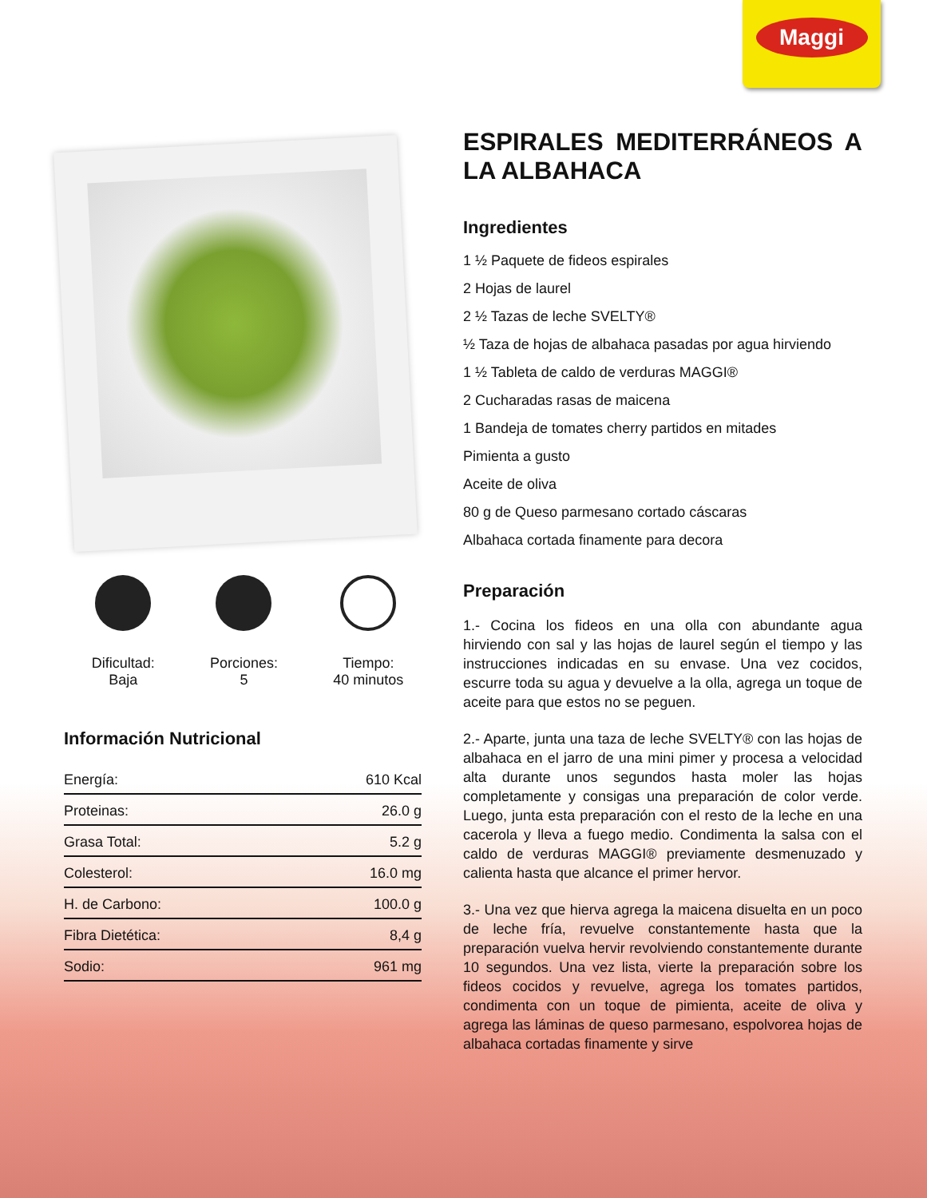Maggi
Dificultad:
Baja
Porciones:
5
Tiempo:
40 minutos
Información Nutricional
| Energía: | 610 Kcal |
| Proteinas: | 26.0 g |
| Grasa Total: | 5.2 g |
| Colesterol: | 16.0 mg |
| H. de Carbono: | 100.0 g |
| Fibra Dietética: | 8,4 g |
| Sodio: | 961 mg |
ESPIRALES MEDITERRÁNEOS A LA ALBAHACA
Ingredientes
1 ½ Paquete de fideos espirales
2 Hojas de laurel
2 ½ Tazas de leche SVELTY®
½ Taza de hojas de albahaca pasadas por agua hirviendo
1 ½ Tableta de caldo de verduras MAGGI®
2 Cucharadas rasas de maicena
1 Bandeja de tomates cherry partidos en mitades
Pimienta a gusto
Aceite de oliva
80 g de Queso parmesano cortado cáscaras
Albahaca cortada finamente para decora
Preparación
1.- Cocina los fideos en una olla con abundante agua hirviendo con sal y las hojas de laurel según el tiempo y las instrucciones indicadas en su envase. Una vez cocidos, escurre toda su agua y devuelve a la olla, agrega un toque de aceite para que estos no se peguen.
2.- Aparte, junta una taza de leche SVELTY® con las hojas de albahaca en el jarro de una mini pimer y procesa a velocidad alta durante unos segundos hasta moler las hojas completamente y consigas una preparación de color verde. Luego, junta esta preparación con el resto de la leche en una cacerola y lleva a fuego medio. Condimenta la salsa con el caldo de verduras MAGGI® previamente desmenuzado y calienta hasta que alcance el primer hervor.
3.- Una vez que hierva agrega la maicena disuelta en un poco de leche fría, revuelve constantemente hasta que la preparación vuelva hervir revolviendo constantemente durante 10 segundos. Una vez lista, vierte la preparación sobre los fideos cocidos y revuelve, agrega los tomates partidos, condimenta con un toque de pimienta, aceite de oliva y agrega las láminas de queso parmesano, espolvorea hojas de albahaca cortadas finamente y sirve